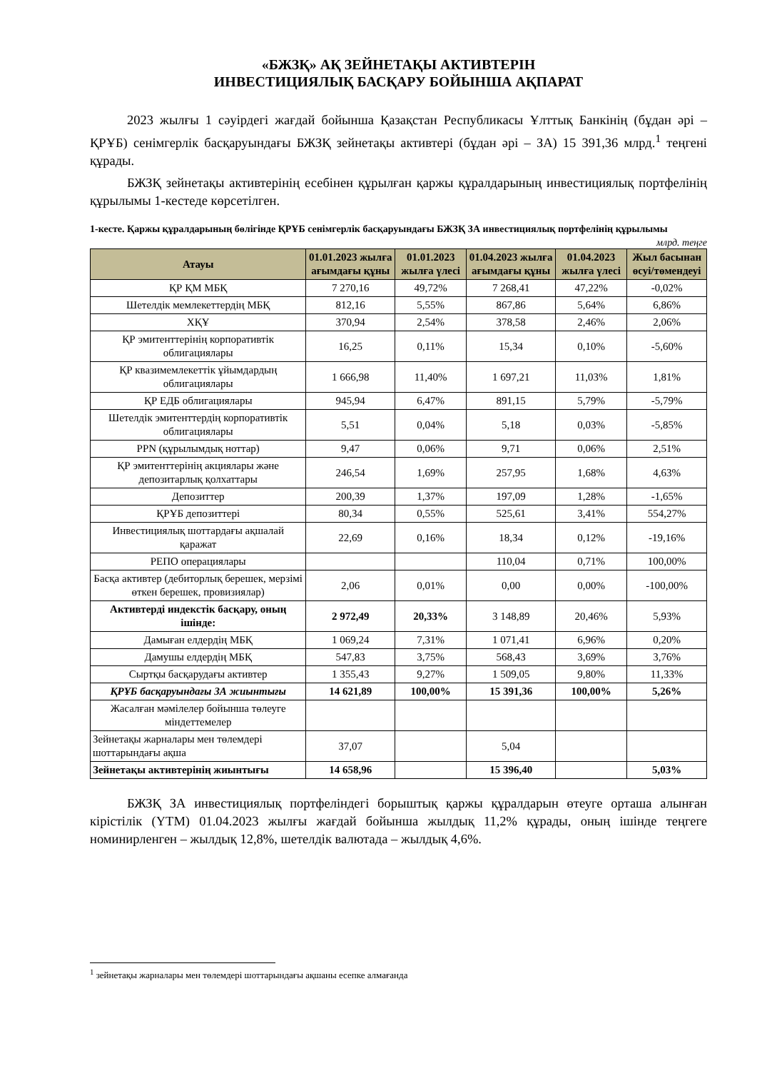«БЖЗҚ» АҚ ЗЕЙНЕТАҚЫ АКТИВТЕРІН
ИНВЕСТИЦИЯЛЫҚ БАСҚАРУ БОЙЫНША АҚПАРАТ
2023 жылғы 1 сәуірдегі жағдай бойынша Қазақстан Республикасы Ұлттық Банкінің (бұдан әрі – ҚРҰБ) сенімгерлік басқаруындағы БЖЗҚ зейнетақы активтері (бұдан әрі – ЗА) 15 391,36 млрд.<sup>1</sup> теңгені құрады.
БЖЗҚ зейнетақы активтерінің есебінен құрылған қаржы құралдарының инвестициялық портфелінің құрылымы 1-кестеде көрсетілген.
1-кесте. Қаржы құралдарының бөлігінде ҚРҰБ сенімгерлік басқаруындағы БЖЗҚ ЗА инвестициялық портфелінің құрылымы
млрд. теңге
| Атауы | 01.01.2023 жылға ағымдағы құны | 01.01.2023 жылға үлесі | 01.04.2023 жылға ағымдағы құны | 01.04.2023 жылға үлесі | Жыл басынан өсуі/төмендеуі |
| --- | --- | --- | --- | --- | --- |
| ҚР ҚМ МБҚ | 7 270,16 | 49,72% | 7 268,41 | 47,22% | -0,02% |
| Шетелдік мемлекеттердің МБҚ | 812,16 | 5,55% | 867,86 | 5,64% | 6,86% |
| ХҚҰ | 370,94 | 2,54% | 378,58 | 2,46% | 2,06% |
| ҚР эмитенттерінің корпоративтік облигациялары | 16,25 | 0,11% | 15,34 | 0,10% | -5,60% |
| ҚР квазимемлекеттік ұйымдардың облигациялары | 1 666,98 | 11,40% | 1 697,21 | 11,03% | 1,81% |
| ҚР ЕДБ облигациялары | 945,94 | 6,47% | 891,15 | 5,79% | -5,79% |
| Шетелдік эмитенттердің корпоративтік облигациялары | 5,51 | 0,04% | 5,18 | 0,03% | -5,85% |
| PPN (құрылымдық ноттар) | 9,47 | 0,06% | 9,71 | 0,06% | 2,51% |
| ҚР эмитенттерінің акциялары және депозитарлық қолхаттары | 246,54 | 1,69% | 257,95 | 1,68% | 4,63% |
| Депозиттер | 200,39 | 1,37% | 197,09 | 1,28% | -1,65% |
| ҚРҰБ депозиттері | 80,34 | 0,55% | 525,61 | 3,41% | 554,27% |
| Инвестициялық шоттардағы ақшалай қаражат | 22,69 | 0,16% | 18,34 | 0,12% | -19,16% |
| РЕПО операциялары | | | 110,04 | 0,71% | 100,00% |
| Басқа активтер (дебиторлық берешек, мерзімі өткен берешек, провизиялар) | 2,06 | 0,01% | 0,00 | 0,00% | -100,00% |
| Активтерді индекстік басқару, оның ішінде: | 2 972,49 | 20,33% | 3 148,89 | 20,46% | 5,93% |
| Дамыған елдердің МБҚ | 1 069,24 | 7,31% | 1 071,41 | 6,96% | 0,20% |
| Дамушы елдердің МБҚ | 547,83 | 3,75% | 568,43 | 3,69% | 3,76% |
| Сыртқы басқарудағы активтер | 1 355,43 | 9,27% | 1 509,05 | 9,80% | 11,33% |
| ҚРҰБ басқаруындағы ЗА жиынтығы | 14 621,89 | 100,00% | 15 391,36 | 100,00% | 5,26% |
| Жасалған мәмілелер бойынша төлеуге міндеттемелер | | | | | |
| Зейнетақы жарналары мен төлемдері шоттарындағы ақша | 37,07 | | 5,04 | | |
| Зейнетақы активтерінің жиынтығы | 14 658,96 | | 15 396,40 | | 5,03% |
БЖЗҚ ЗА инвестициялық портфеліндегі борыштық қаржы құралдарын өтеуге орташа алынған кірістілік (YTM) 01.04.2023 жылғы жағдай бойынша жылдық 11,2% құрады, оның ішінде теңгеге номинирленген – жылдық 12,8%, шетелдік валютада – жылдық 4,6%.
<sup>1</sup> зейнетақы жарналары мен төлемдері шоттарындағы ақшаны есепке алмағанда